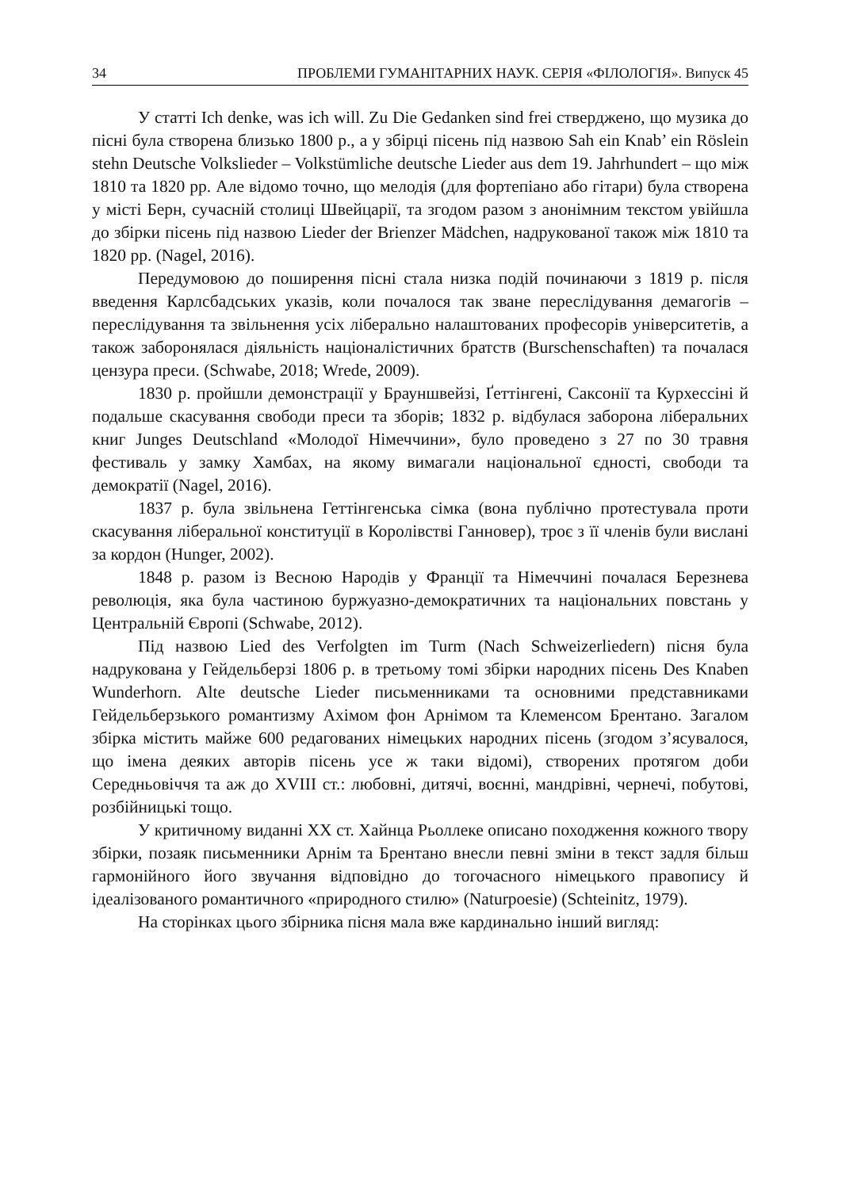34 ПРОБЛЕМИ ГУМАНІТАРНИХ НАУК. СЕРІЯ «ФІЛОЛОГІЯ». Випуск 45
У статті Ich denke, was ich will. Zu Die Gedanken sind frei стверджено, що музика до пісні була створена близько 1800 р., а у збірці пісень під назвою Sah ein Knab’ ein Röslein stehn Deutsche Volkslieder – Volkstümliche deutsche Lieder aus dem 19. Jahrhundert – що між 1810 та 1820 рр. Але відомо точно, що мелодія (для фортепіано або гітари) була створена у місті Берн, сучасній столиці Швейцарії, та згодом разом з анонімним текстом увійшла до збірки пісень під назвою Lieder der Brienzer Mädchen, надрукованої також між 1810 та 1820 рр. (Nagel, 2016).
Передумовою до поширення пісні стала низка подій починаючи з 1819 р. після введення Карлсбадських указів, коли почалося так зване переслідування демагогів – переслідування та звільнення усіх ліберально налаштованих професорів університетів, а також заборонялася діяльність націоналістичних братств (Burschenschaften) та почалася цензура преси. (Schwabe, 2018; Wrede, 2009).
1830 р. пройшли демонстрації у Брауншвейзі, Ґеттінгені, Саксонії та Курхессіні й подальше скасування свободи преси та зборів; 1832 р. відбулася заборона ліберальних книг Junges Deutschland «Молодої Німеччини», було проведено з 27 по 30 травня фестиваль у замку Хамбах, на якому вимагали національної єдності, свободи та демократії (Nagel, 2016).
1837 р. була звільнена Геттінгенська сімка (вона публічно протестувала проти скасування ліберальної конституції в Королівстві Ганновер), троє з її членів були вислані за кордон (Hunger, 2002).
1848 р. разом із Весною Народів у Франції та Німеччині почалася Березнева революція, яка була частиною буржуазно-демократичних та національних повстань у Центральній Європі (Schwabe, 2012).
Під назвою Lied des Verfolgten im Turm (Nach Schweizerliedern) пісня була надрукована у Гейдельберзі 1806 р. в третьому томі збірки народних пісень Des Knaben Wunderhorn. Alte deutsche Lieder письменниками та основними представниками Гейдельберзького романтизму Ахімом фон Арнімом та Клеменсом Брентано. Загалом збірка містить майже 600 редагованих німецьких народних пісень (згодом з’ясувалося, що імена деяких авторів пісень усе ж таки відомі), створених протягом доби Середньовіччя та аж до XVIII ст.: любовні, дитячі, воєнні, мандрівні, чернечі, побутові, розбійницькі тощо.
У критичному виданні XX ст. Хайнца Рьоллеке описано походження кожного твору збірки, позаяк письменники Арнім та Брентано внесли певні зміни в текст задля більш гармонійного його звучання відповідно до тогочасного німецького правопису й ідеалізованого романтичного «природного стилю» (Naturpoesie) (Schteinitz, 1979).
На сторінках цього збірника пісня мала вже кардинально інший вигляд: